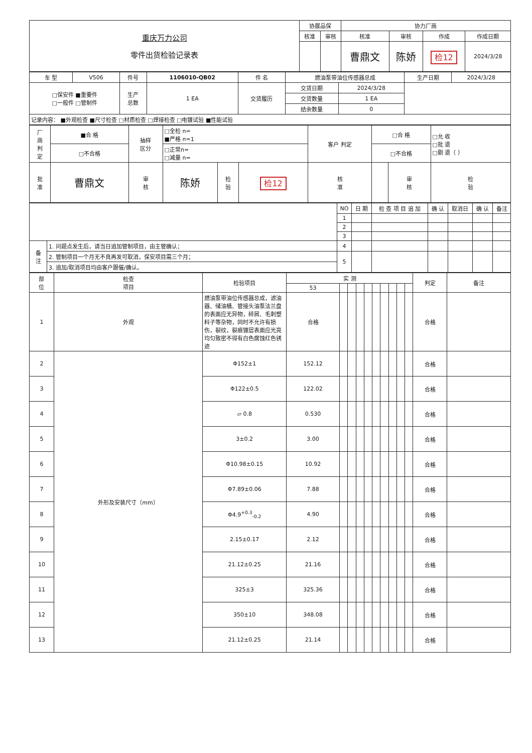| 重庆万力公司 零件出货检验记录表 | 协展品保 | | 协力厂商 | | | |
| | 核准 | 审核 | 核准 | 审核 | 作成 | 作成日期 |
| | | | 曹鼎文 | 陈娇 | 检12 | 2024/3/28 |
| 车 型 | V506 | 件号 | 1106010-QB02 | 件 名 | 燃油泵带油位传感器总成 | | 生产日期 | 2024/3/28 |
| □保安件 ■重要件 □一般件 □管制件 | | 生产 总数 | 1 EA | 交货履历 | 交货日期 | 2024/3/28 | | |
| | | | | | 交货数量 | 1 EA | | |
| | | | | | 结余数量 | 0 | | |
| 记录内容： ■外观检查 ■尺寸检查 □材质检查 □焊接检查 □电镀试验 ■性能试验 | | | | | | | | |
| 厂 商 判 定 | ■合 格 | 抽样 区分 | □全检 n= ■严格 n=1 | | | 客户 判定 | □合 格 | | □允 收 □批 退 □剔 退（ ） |
| | □不合格 | | □正常n= □减量 n= | | | | □不合格 | | |
| 批 准 | 曹鼎文 | 审 核 | 陈娇 | 检 验 | 检12 | 核 准 | | 审 核 | 检 验 |
| | | NO | 日 期 | 检 查 项 目 追 加 | 确 认 | 取消日 | 确 认 | 备注 |
| | | 1 | | | | | | |
| | | 2 | | | | | | |
| | | 3 | | | | | | |
| 备 注 | 1. 问题点发生后，请当日追加管制项目，由主管确认； | 4 | | | | | | |
| | 2. 管制项目一个月无不良再发可取消，保安项目需三个月； | 5 | | | | | | |
| | 3. 追加/取消项目均由客户跟催/确认。 | | | | | | | |
| 部 位 | 检查 项目 | 检验项目 | 实 测 | | | | | | | | | | 判定 | 备注 |
| | | | 53 | | | | | | | | | | | |
| 1 | 外观 | 燃油泵带油位传感器总成，滤油器、储油桶、管接头油泵法兰盘的表面应无异物，碎屑、毛刺塑料子等杂物，同时不允许有损伤，裂纹，裂痕镀层表面应光亮均匀致密不得有白色腐蚀红色锈迹 | 合格 | | | | | | | | | | 合格 | |
| 2 | 外形及安装尺寸（mm） | Φ152±1 | 152.12 | | | | | | | | | | 合格 | |
| 3 | | Φ122±0.5 | 122.02 | | | | | | | | | | 合格 | |
| 4 | | ▱ 0.8 | 0.530 | | | | | | | | | | 合格 | |
| 5 | | 3±0.2 | 3.00 | | | | | | | | | | 合格 | |
| 6 | | Φ10.98±0.15 | 10.92 | | | | | | | | | | 合格 | |
| 7 | | Φ7.89±0.06 | 7.88 | | | | | | | | | | 合格 | |
| 8 | | Φ4.9<sup>+0.3</sup><sub>-0.2</sub> | 4.90 | | | | | | | | | | 合格 | |
| 9 | | 2.15±0.17 | 2.12 | | | | | | | | | | 合格 | |
| 10 | | 21.12±0.25 | 21.16 | | | | | | | | | | 合格 | |
| 11 | | 325±3 | 325.36 | | | | | | | | | | 合格 | |
| 12 | | 350±10 | 348.08 | | | | | | | | | | 合格 | |
| 13 | | 21.12±0.25 | 21.14 | | | | | | | | | | 合格 | |